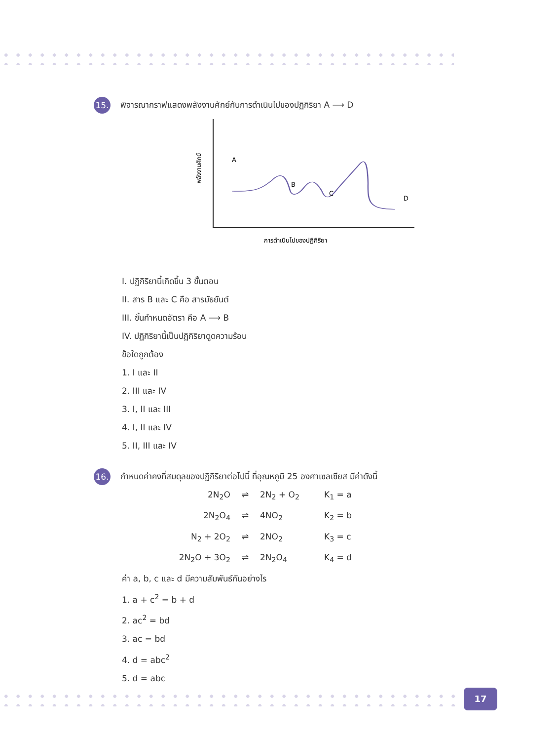15. พิจารณากราฟแสดงพลังงานศักย์กับการดำเนินไปของปฏิกิริยา A ⟶ D
A
B
C
D
พลังงานศักย์
การดำเนินไปของปฏิกิริยา
I. ปฏิกิริยานี้เกิดขึ้น 3 ขั้นตอน
II. สาร B และ C คือ สารมัธยันต์
III. ขั้นกำหนดอัตรา คือ A ⟶ B
IV. ปฏิกิริยานี้เป็นปฏิกิริยาดูดความร้อน
ข้อใดถูกต้อง
1. I และ II
2. III และ IV
3. I, II และ III
4. I, II และ IV
5. II, III และ IV
16. กำหนดค่าคงที่สมดุลของปฏิกิริยาต่อไปนี้ ที่อุณหภูมิ 25 องศาเซลเซียส มีค่าดังนี้
2N<sub>2</sub>O
⇌
2N<sub>2</sub> + O<sub>2</sub>
K<sub>1</sub> = a
2N<sub>2</sub>O<sub>4</sub>
⇌
4NO<sub>2</sub>
K<sub>2</sub> = b
N<sub>2</sub> + 2O<sub>2</sub>
⇌
2NO<sub>2</sub>
K<sub>3</sub> = c
2N<sub>2</sub>O + 3O<sub>2</sub>
⇌
2N<sub>2</sub>O<sub>4</sub>
K<sub>4</sub> = d
ค่า a, b, c และ d มีความสัมพันธ์กันอย่างไร
1. a + c<sup>2</sup> = b + d
2. ac<sup>2</sup> = bd
3. ac = bd
4. d = abc<sup>2</sup>
5. d = abc
17